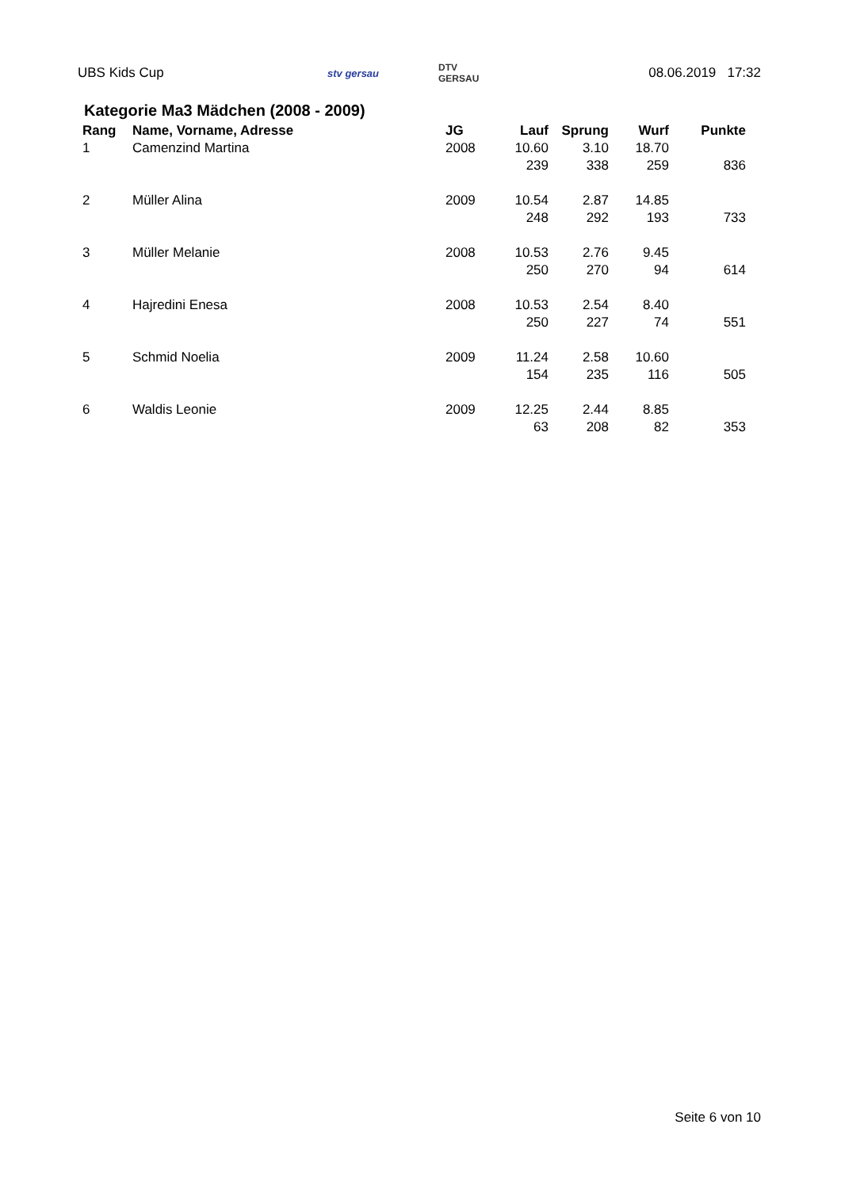UBS Kids Cup
stv gersau
DTV
GERSAU
08.06.2019 17:32
Kategorie Ma3 Mädchen (2008 - 2009)
| Rang | Name, Vorname, Adresse | JG | Lauf | Sprung | Wurf | Punkte |
| --- | --- | --- | --- | --- | --- | --- |
| 1 | Camenzind Martina | 2008 | 10.60 | 3.10 | 18.70 | |
| | | | 239 | 338 | 259 | 836 |
| 2 | Müller Alina | 2009 | 10.54 | 2.87 | 14.85 | |
| | | | 248 | 292 | 193 | 733 |
| 3 | Müller Melanie | 2008 | 10.53 | 2.76 | 9.45 | |
| | | | 250 | 270 | 94 | 614 |
| 4 | Hajredini Enesa | 2008 | 10.53 | 2.54 | 8.40 | |
| | | | 250 | 227 | 74 | 551 |
| 5 | Schmid Noelia | 2009 | 11.24 | 2.58 | 10.60 | |
| | | | 154 | 235 | 116 | 505 |
| 6 | Waldis Leonie | 2009 | 12.25 | 2.44 | 8.85 | |
| | | | 63 | 208 | 82 | 353 |
Seite 6 von 10